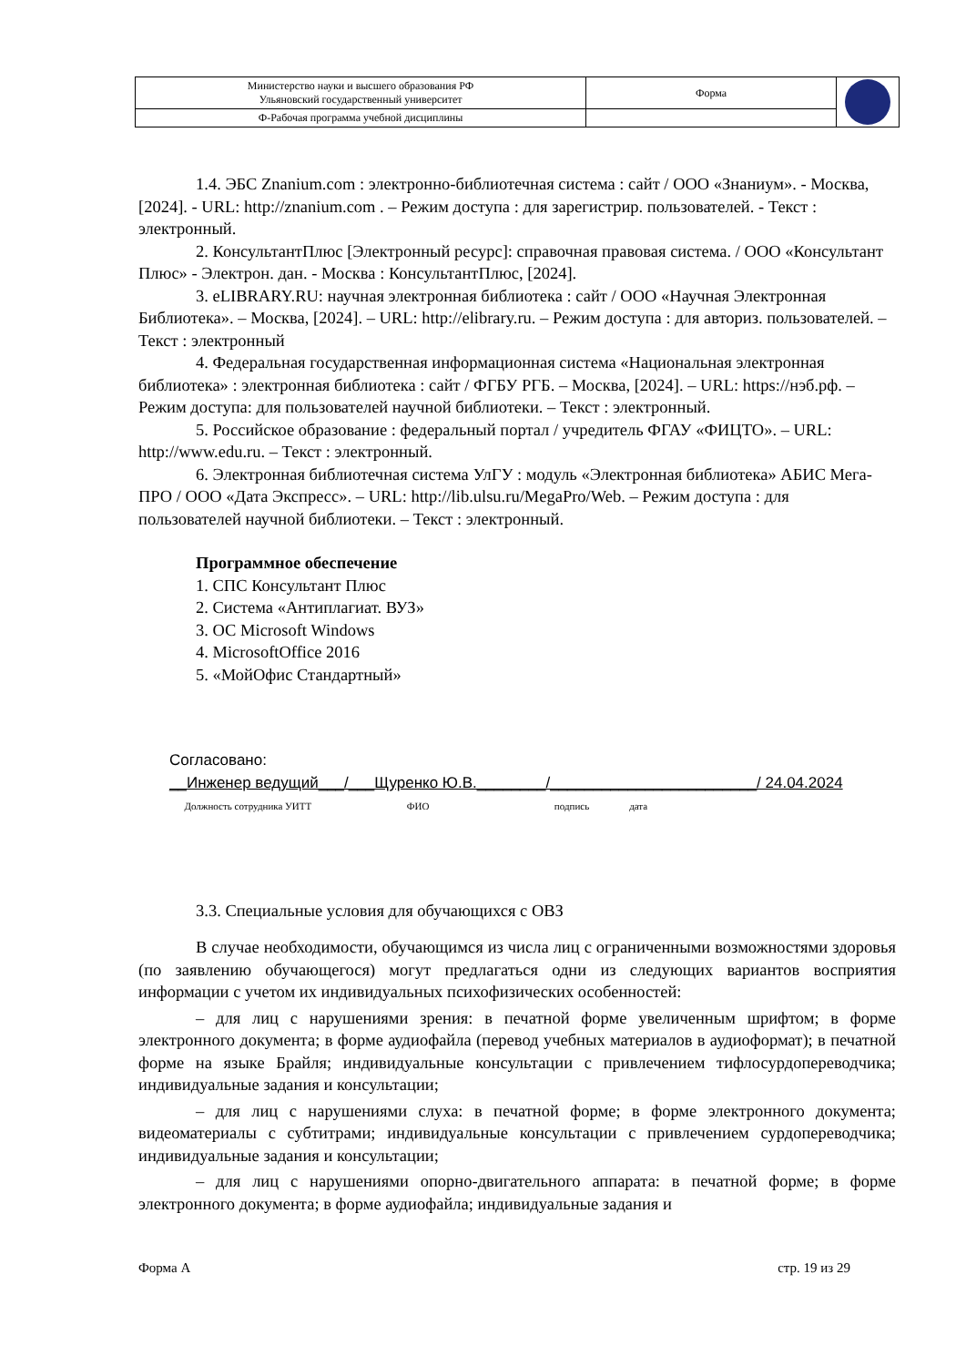| Министерство науки и высшего образования РФ Ульяновский государственный университет | Форма | |
| Ф-Рабочая программа учебной дисциплины | | |
1.4. ЭБС Znanium.com : электронно-библиотечная система : сайт / ООО «Знаниум». - Москва, [2024]. - URL: http://znanium.com . – Режим доступа : для зарегистрир. пользователей. - Текст : электронный.
2. КонсультантПлюс [Электронный ресурс]: справочная правовая система. / ООО «Консультант Плюс» - Электрон. дан. - Москва : КонсультантПлюс, [2024].
3. eLIBRARY.RU: научная электронная библиотека : сайт / ООО «Научная Электронная Библиотека». – Москва, [2024]. – URL: http://elibrary.ru. – Режим доступа : для авториз. пользователей. – Текст : электронный
4. Федеральная государственная информационная система «Национальная электронная библиотека» : электронная библиотека : сайт / ФГБУ РГБ. – Москва, [2024]. – URL: https://нэб.рф. – Режим доступа: для пользователей научной библиотеки. – Текст : электронный.
5. Российское образование : федеральный портал / учредитель ФГАУ «ФИЦТО». – URL: http://www.edu.ru. – Текст : электронный.
6. Электронная библиотечная система УлГУ : модуль «Электронная библиотека» АБИС Мега-ПРО / ООО «Дата Экспресс». – URL: http://lib.ulsu.ru/MegaPro/Web. – Режим доступа : для пользователей научной библиотеки. – Текст : электронный.
Программное обеспечение
1. СПС Консультант Плюс
2. Система «Антиплагиат. ВУЗ»
3. ОС Microsoft Windows
4. MicrosoftOffice 2016
5. «МойОфис Стандартный»
Согласовано:
__Инженер ведущий___/___Щуренко Ю.В.________/________________________/ 24.04.2024
Должность сотрудника УИТТ ФИО подпись дата
3.3. Специальные условия для обучающихся с ОВЗ
В случае необходимости, обучающимся из числа лиц с ограниченными возможностями здоровья (по заявлению обучающегося) могут предлагаться одни из следующих вариантов восприятия информации с учетом их индивидуальных психофизических особенностей:
– для лиц с нарушениями зрения: в печатной форме увеличенным шрифтом; в форме электронного документа; в форме аудиофайла (перевод учебных материалов в аудиоформат); в печатной форме на языке Брайля; индивидуальные консультации с привлечением тифлосурдопереводчика; индивидуальные задания и консультации;
– для лиц с нарушениями слуха: в печатной форме; в форме электронного документа; видеоматериалы с субтитрами; индивидуальные консультации с привлечением сурдопереводчика; индивидуальные задания и консультации;
– для лиц с нарушениями опорно-двигательного аппарата: в печатной форме; в форме электронного документа; в форме аудиофайла; индивидуальные задания и
Форма А стр. 19 из 29